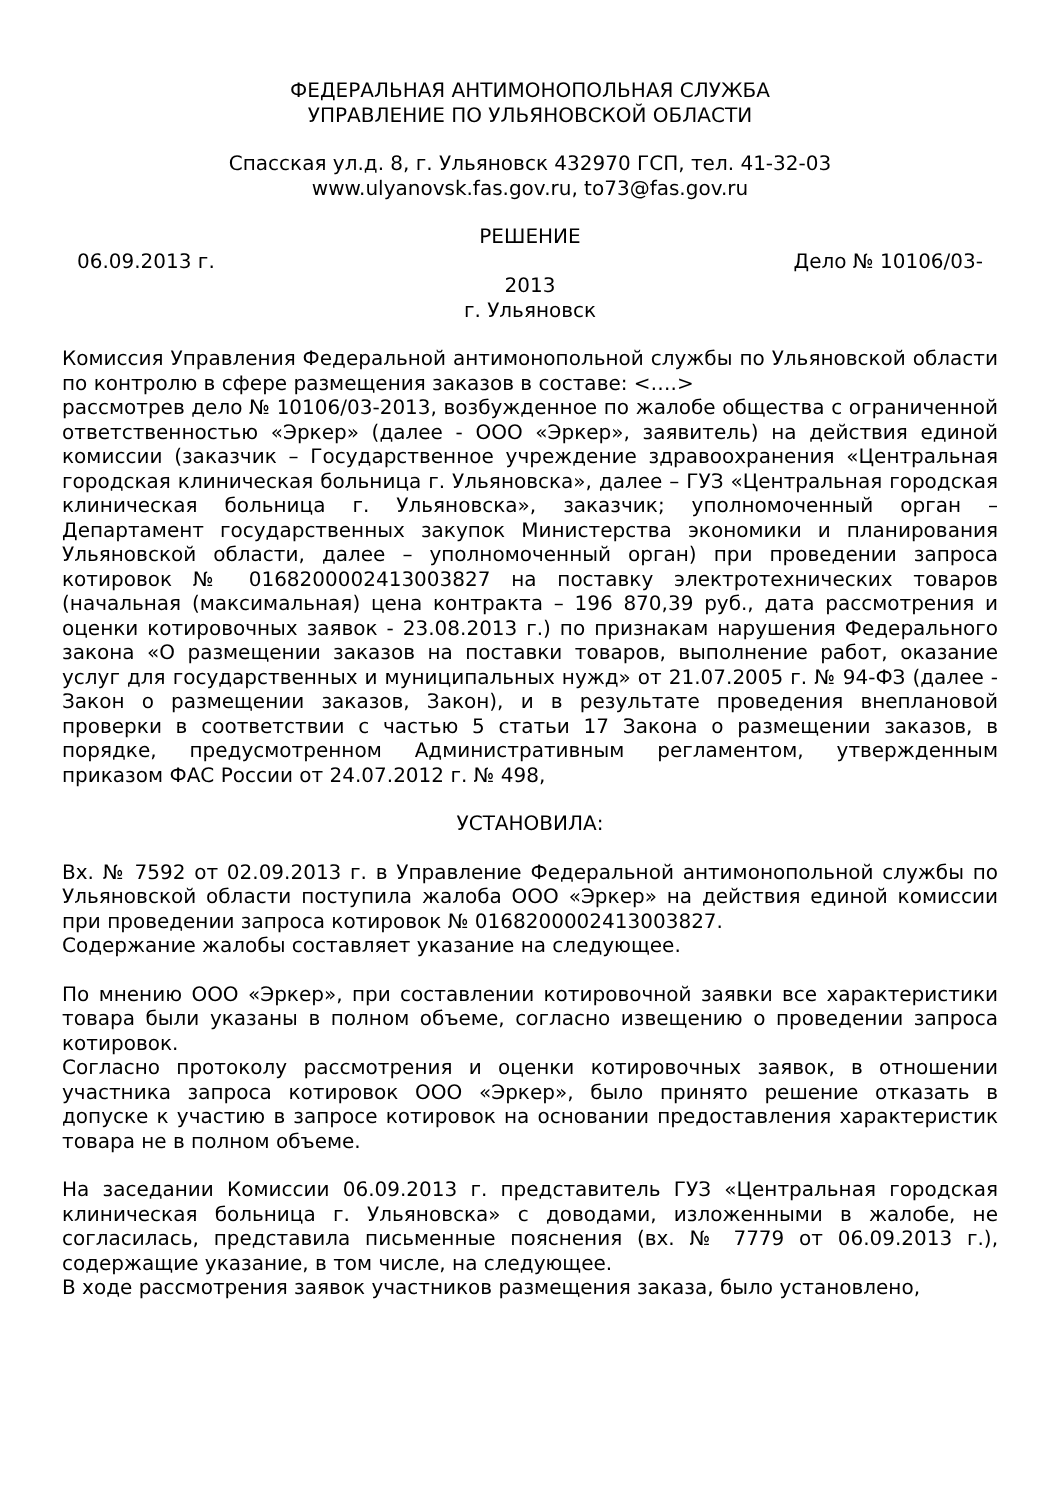ФЕДЕРАЛЬНАЯ АНТИМОНОПОЛЬНАЯ СЛУЖБА
УПРАВЛЕНИЕ ПО УЛЬЯНОВСКОЙ ОБЛАСТИ
Спасская ул.д. 8, г. Ульяновск 432970 ГСП, тел. 41-32-03
www.ulyanovsk.fas.gov.ru, to73@fas.gov.ru
РЕШЕНИЕ
06.09.2013 г. Дело № 10106/03-
2013
г. Ульяновск
Комиссия Управления Федеральной антимонопольной службы по Ульяновской области по контролю в сфере размещения заказов в составе: <….>
рассмотрев дело № 10106/03-2013, возбужденное по жалобе общества с ограниченной ответственностью «Эркер» (далее - ООО «Эркер», заявитель) на действия единой комиссии (заказчик – Государственное учреждение здравоохранения «Центральная городская клиническая больница г. Ульяновска», далее – ГУЗ «Центральная городская клиническая больница г. Ульяновска», заказчик; уполномоченный орган – Департамент государственных закупок Министерства экономики и планирования Ульяновской области, далее – уполномоченный орган) при проведении запроса котировок № 0168200002413003827 на поставку электротехнических товаров (начальная (максимальная) цена контракта – 196 870,39 руб., дата рассмотрения и оценки котировочных заявок - 23.08.2013 г.) по признакам нарушения Федерального закона «О размещении заказов на поставки товаров, выполнение работ, оказание услуг для государственных и муниципальных нужд» от 21.07.2005 г. № 94-ФЗ (далее - Закон о размещении заказов, Закон), и в результате проведения внеплановой проверки в соответствии с частью 5 статьи 17 Закона о размещении заказов, в порядке, предусмотренном Административным регламентом, утвержденным приказом ФАС России от 24.07.2012 г. № 498,
УСТАНОВИЛА:
Вх. № 7592 от 02.09.2013 г. в Управление Федеральной антимонопольной службы по Ульяновской области поступила жалоба ООО «Эркер» на действия единой комиссии при проведении запроса котировок № 0168200002413003827.
Содержание жалобы составляет указание на следующее.
По мнению ООО «Эркер», при составлении котировочной заявки все характеристики товара были указаны в полном объеме, согласно извещению о проведении запроса котировок.
Согласно протоколу рассмотрения и оценки котировочных заявок, в отношении участника запроса котировок ООО «Эркер», было принято решение отказать в допуске к участию в запросе котировок на основании предоставления характеристик товара не в полном объеме.
На заседании Комиссии 06.09.2013 г. представитель ГУЗ «Центральная городская клиническая больница г. Ульяновска» с доводами, изложенными в жалобе, не согласилась, представила письменные пояснения (вх. № 7779 от 06.09.2013 г.), содержащие указание, в том числе, на следующее.
В ходе рассмотрения заявок участников размещения заказа, было установлено,